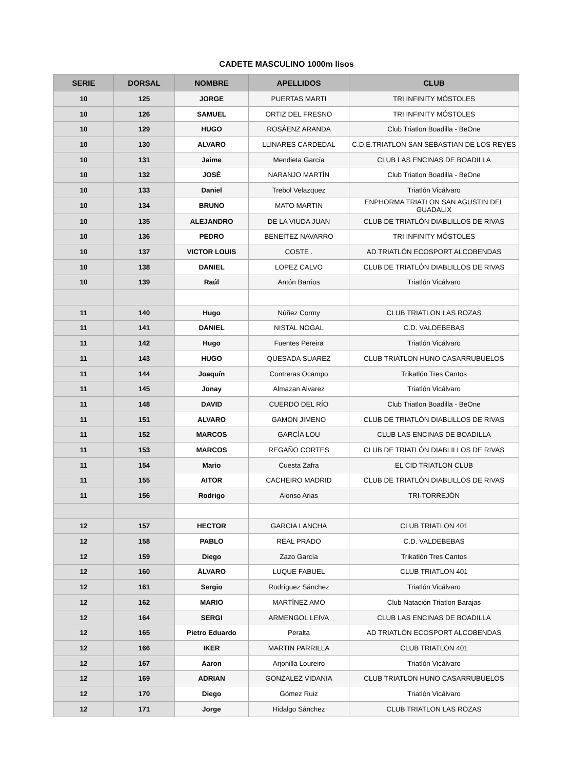CADETE MASCULINO 1000m lisos
| SERIE | DORSAL | NOMBRE | APELLIDOS | CLUB |
| --- | --- | --- | --- | --- |
| 10 | 125 | JORGE | PUERTAS MARTI | TRI INFINITY MÓSTOLES |
| 10 | 126 | SAMUEL | ORTIZ DEL FRESNO | TRI INFINITY MÓSTOLES |
| 10 | 129 | HUGO | ROSÁENZ ARANDA | Club Triatlon Boadilla - BeOne |
| 10 | 130 | ALVARO | LLINARES CARDEDAL | C.D.E.TRIATLON SAN SEBASTIAN DE LOS REYES |
| 10 | 131 | Jaime | Mendieta García | CLUB LAS ENCINAS DE BOADILLA |
| 10 | 132 | JOSÉ | NARANJO MARTÍN | Club Triatlon Boadilla - BeOne |
| 10 | 133 | Daniel | Trebol Velazquez | Triatlón Vicálvaro |
| 10 | 134 | BRUNO | MATO MARTIN | ENPHORMA TRIATLON SAN AGUSTIN DEL GUADALIX |
| 10 | 135 | ALEJANDRO | DE LA VIUDA JUAN | CLUB DE TRIATLÓN DIABLILLOS DE RIVAS |
| 10 | 136 | PEDRO | BENEITEZ NAVARRO | TRI INFINITY MÓSTOLES |
| 10 | 137 | VICTOR LOUIS | COSTE . | AD TRIATLÓN ECOSPORT ALCOBENDAS |
| 10 | 138 | DANIEL | LOPEZ CALVO | CLUB DE TRIATLÓN DIABLILLOS DE RIVAS |
| 10 | 139 | Raúl | Antón Barrios | Triatlón Vicálvaro |
| 11 | 140 | Hugo | Núñez Cormy | CLUB TRIATLON LAS ROZAS |
| 11 | 141 | DANIEL | NISTAL NOGAL | C.D. VALDEBEBAS |
| 11 | 142 | Hugo | Fuentes Pereira | Triatlón Vicálvaro |
| 11 | 143 | HUGO | QUESADA SUAREZ | CLUB TRIATLON HUNO CASARRUBUELOS |
| 11 | 144 | Joaquín | Contreras Ocampo | Trikatlón Tres Cantos |
| 11 | 145 | Jonay | Almazan Alvarez | Triatlón Vicálvaro |
| 11 | 148 | DAVID | CUERDO DEL RÍO | Club Triatlon Boadilla - BeOne |
| 11 | 151 | ALVARO | GAMON JIMENO | CLUB DE TRIATLÓN DIABLILLOS DE RIVAS |
| 11 | 152 | MARCOS | GARCÍA LOU | CLUB LAS ENCINAS DE BOADILLA |
| 11 | 153 | MARCOS | REGAÑO CORTES | CLUB DE TRIATLÓN DIABLILLOS DE RIVAS |
| 11 | 154 | Mario | Cuesta Zafra | EL CID TRIATLON CLUB |
| 11 | 155 | AITOR | CACHEIRO MADRID | CLUB DE TRIATLÓN DIABLILLOS DE RIVAS |
| 11 | 156 | Rodrigo | Alonso Arias | TRI-TORREJÓN |
| 12 | 157 | HECTOR | GARCIA LANCHA | CLUB TRIATLON 401 |
| 12 | 158 | PABLO | REAL PRADO | C.D. VALDEBEBAS |
| 12 | 159 | Diego | Zazo García | Trikatlón Tres Cantos |
| 12 | 160 | ÁLVARO | LUQUE FABUEL | CLUB TRIATLON 401 |
| 12 | 161 | Sergio | Rodríguez Sánchez | Triatlón Vicálvaro |
| 12 | 162 | MARIO | MARTÍNEZ AMO | Club Natación Triatlon Barajas |
| 12 | 164 | SERGI | ARMENGOL LEIVA | CLUB LAS ENCINAS DE BOADILLA |
| 12 | 165 | Pietro Eduardo | Peralta | AD TRIATLÓN ECOSPORT ALCOBENDAS |
| 12 | 166 | IKER | MARTIN PARRILLA | CLUB TRIATLON 401 |
| 12 | 167 | Aaron | Arjonilla Loureiro | Triatlón Vicálvaro |
| 12 | 169 | ADRIAN | GONZALEZ VIDANIA | CLUB TRIATLON HUNO CASARRUBUELOS |
| 12 | 170 | Diego | Gómez Ruiz | Triatlón Vicálvaro |
| 12 | 171 | Jorge | Hidalgo Sánchez | CLUB TRIATLON LAS ROZAS |